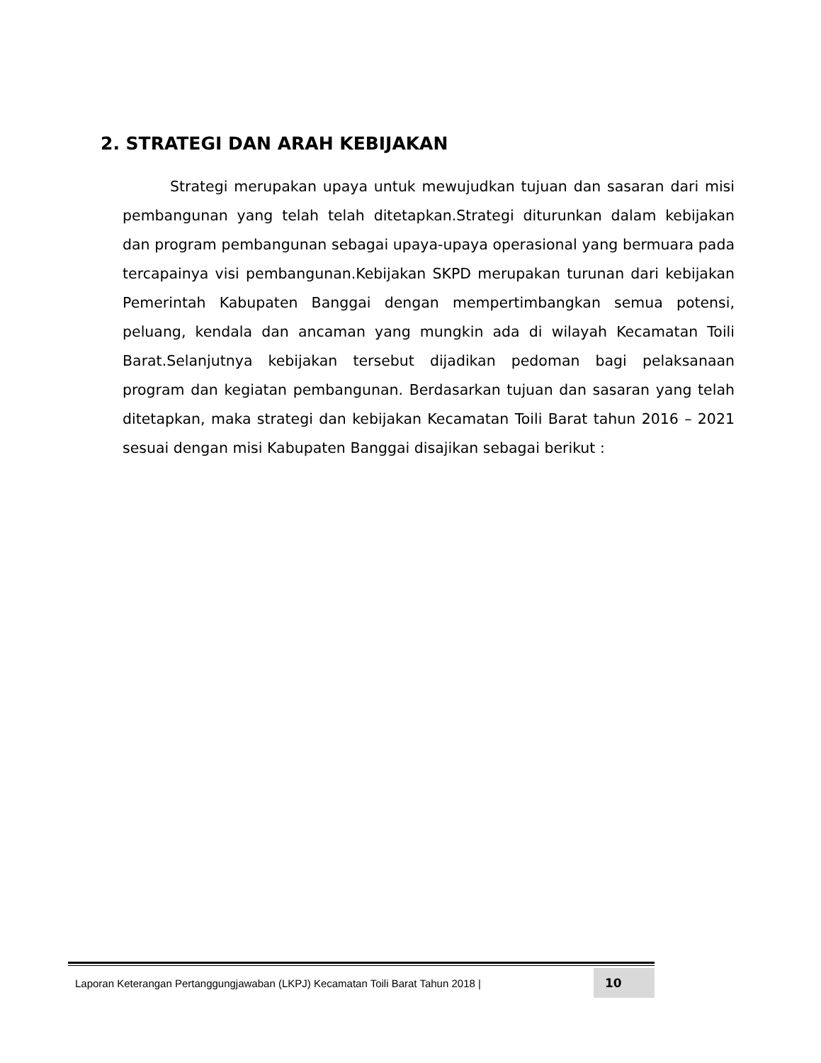2. STRATEGI DAN ARAH KEBIJAKAN
Strategi merupakan upaya untuk mewujudkan tujuan dan sasaran dari misi pembangunan yang telah telah ditetapkan.Strategi diturunkan dalam kebijakan dan program pembangunan sebagai upaya-upaya operasional yang bermuara pada tercapainya visi pembangunan.Kebijakan SKPD merupakan turunan dari kebijakan Pemerintah Kabupaten Banggai dengan mempertimbangkan semua potensi, peluang, kendala dan ancaman yang mungkin ada di wilayah Kecamatan Toili Barat.Selanjutnya kebijakan tersebut dijadikan pedoman bagi pelaksanaan program dan kegiatan pembangunan. Berdasarkan tujuan dan sasaran yang telah ditetapkan, maka strategi dan kebijakan Kecamatan Toili Barat tahun 2016 – 2021 sesuai dengan misi Kabupaten Banggai disajikan sebagai berikut :
Laporan Keterangan Pertanggungjawaban (LKPJ) Kecamatan Toili Barat Tahun 2018 | 10